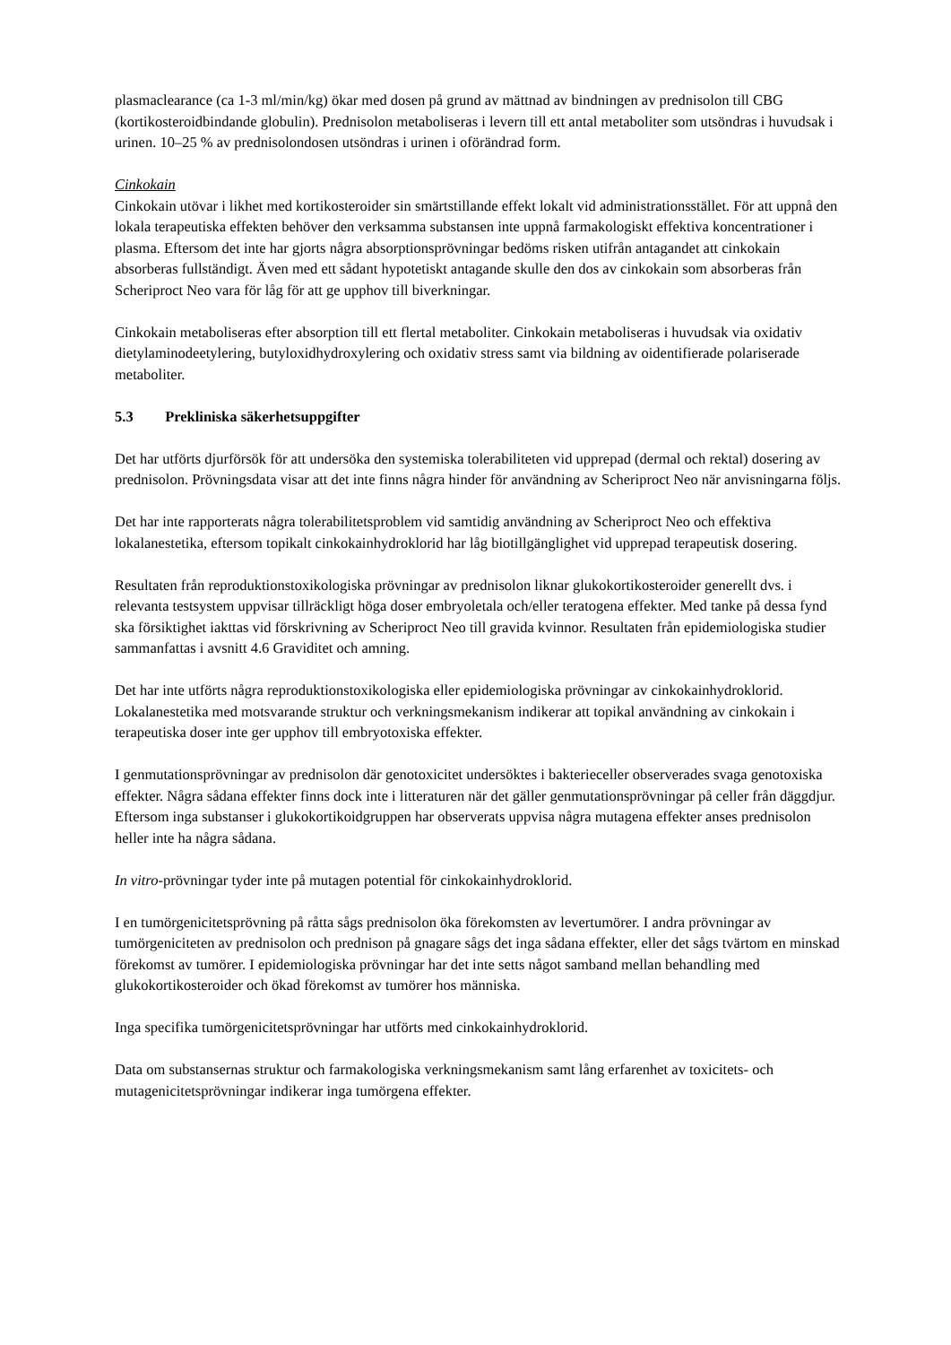plasmaclearance (ca 1-3 ml/min/kg) ökar med dosen på grund av mättnad av bindningen av prednisolon till CBG (kortikosteroidbindande globulin). Prednisolon metaboliseras i levern till ett antal metaboliter som utsöndras i huvudsak i urinen. 10–25 % av prednisolondosen utsöndras i urinen i oförändrad form.
Cinkokain
Cinkokain utövar i likhet med kortikosteroider sin smärtstillande effekt lokalt vid administrationsstället. För att uppnå den lokala terapeutiska effekten behöver den verksamma substansen inte uppnå farmakologiskt effektiva koncentrationer i plasma. Eftersom det inte har gjorts några absorptionsprövningar bedöms risken utifrån antagandet att cinkokain absorberas fullständigt. Även med ett sådant hypotetiskt antagande skulle den dos av cinkokain som absorberas från Scheriproct Neo vara för låg för att ge upphov till biverkningar.
Cinkokain metaboliseras efter absorption till ett flertal metaboliter. Cinkokain metaboliseras i huvudsak via oxidativ dietylaminodeetylering, butyloxidhydroxylering och oxidativ stress samt via bildning av oidentifierade polariserade metaboliter.
5.3 Prekliniska säkerhetsuppgifter
Det har utförts djurförsök för att undersöka den systemiska tolerabiliteten vid upprepad (dermal och rektal) dosering av prednisolon. Prövningsdata visar att det inte finns några hinder för användning av Scheriproct Neo när anvisningarna följs.
Det har inte rapporterats några tolerabilitetsproblem vid samtidig användning av Scheriproct Neo och effektiva lokalanestetika, eftersom topikalt cinkokainhydroklorid har låg biotillgänglighet vid upprepad terapeutisk dosering.
Resultaten från reproduktionstoxikologiska prövningar av prednisolon liknar glukokortikosteroider generellt dvs. i relevanta testsystem uppvisar tillräckligt höga doser embryoletala och/eller teratogena effekter. Med tanke på dessa fynd ska försiktighet iakttas vid förskrivning av Scheriproct Neo till gravida kvinnor. Resultaten från epidemiologiska studier sammanfattas i avsnitt 4.6 Graviditet och amning.
Det har inte utförts några reproduktionstoxikologiska eller epidemiologiska prövningar av cinkokainhydroklorid. Lokalanestetika med motsvarande struktur och verkningsmekanism indikerar att topikal användning av cinkokain i terapeutiska doser inte ger upphov till embryotoxiska effekter.
I genmutationsprövningar av prednisolon där genotoxicitet undersöktes i bakterieceller observerades svaga genotoxiska effekter. Några sådana effekter finns dock inte i litteraturen när det gäller genmutationsprövningar på celler från däggdjur. Eftersom inga substanser i glukokortikoidgruppen har observerats uppvisa några mutagena effekter anses prednisolon heller inte ha några sådana.
In vitro-prövningar tyder inte på mutagen potential för cinkokainhydroklorid.
I en tumörgenicitetsprövning på råtta sågs prednisolon öka förekomsten av levertumörer. I andra prövningar av tumörgeniciteten av prednisolon och prednison på gnagare sågs det inga sådana effekter, eller det sågs tvärtom en minskad förekomst av tumörer. I epidemiologiska prövningar har det inte setts något samband mellan behandling med glukokortikosteroider och ökad förekomst av tumörer hos människa.
Inga specifika tumörgenicitetsprövningar har utförts med cinkokainhydroklorid.
Data om substansernas struktur och farmakologiska verkningsmekanism samt lång erfarenhet av toxicitets- och mutagenicitetsprövningar indikerar inga tumörgena effekter.